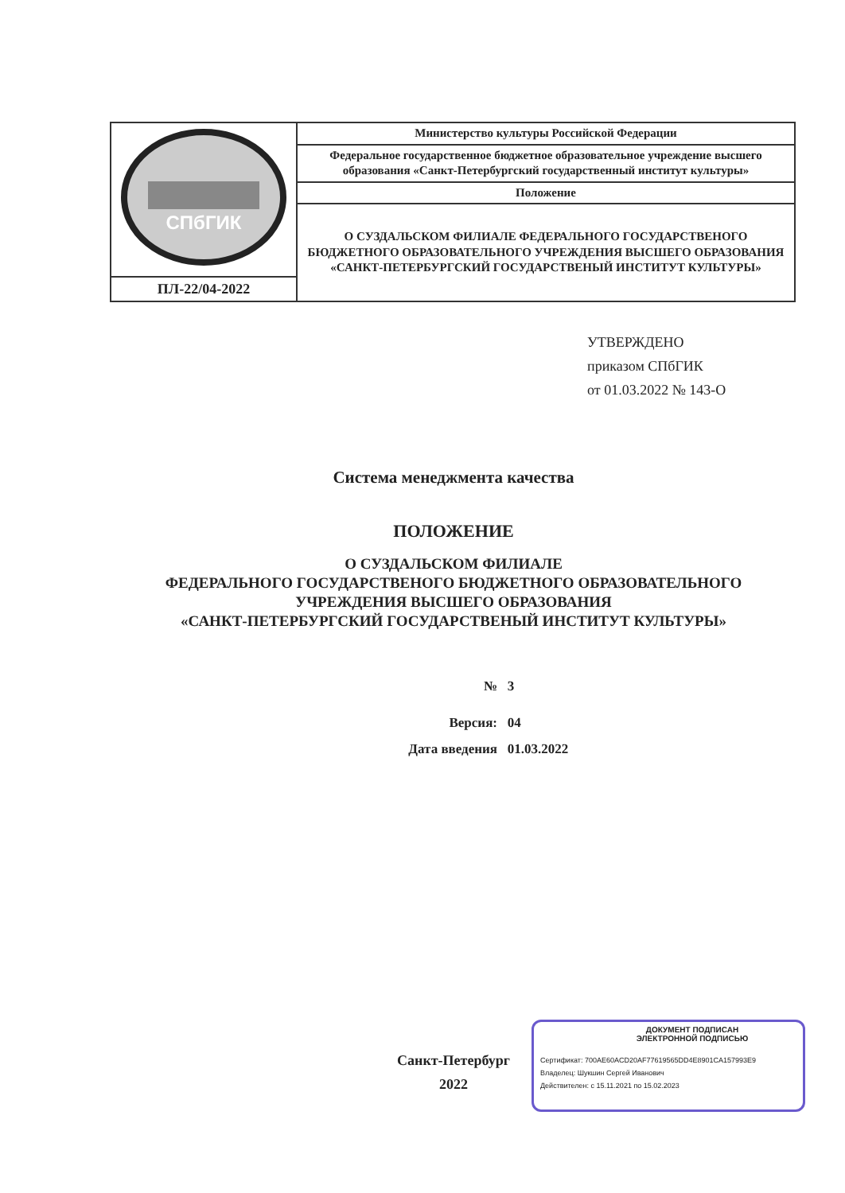| СПбГИК | Министерство культуры Российской Федерации |
| | Федеральное государственное бюджетное образовательное учреждение высшего образования «Санкт-Петербургский государственный институт культуры» |
| | Положение |
| | О СУЗДАЛЬСКОМ ФИЛИАЛЕ ФЕДЕРАЛЬНОГО ГОСУДАРСТВЕНОГО БЮДЖЕТНОГО ОБРАЗОВАТЕЛЬНОГО УЧРЕЖДЕНИЯ ВЫСШЕГО ОБРАЗОВАНИЯ «САНКТ-ПЕТЕРБУРГСКИЙ ГОСУДАРСТВЕНЫЙ ИНСТИТУТ КУЛЬТУРЫ» |
| ПЛ-22/04-2022 | |
УТВЕРЖДЕНО
приказом СПбГИК
от 01.03.2022 № 143-О
Система менеджмента качества
ПОЛОЖЕНИЕ
О СУЗДАЛЬСКОМ ФИЛИАЛЕ
ФЕДЕРАЛЬНОГО ГОСУДАРСТВЕНОГО БЮДЖЕТНОГО ОБРАЗОВАТЕЛЬНОГО
УЧРЕЖДЕНИЯ ВЫСШЕГО ОБРАЗОВАНИЯ
«САНКТ-ПЕТЕРБУРГСКИЙ ГОСУДАРСТВЕНЫЙ ИНСТИТУТ КУЛЬТУРЫ»
№ 3
Версия: 04
Дата введения 01.03.2022
Санкт-Петербург
2022
ДОКУМЕНТ ПОДПИСАН
ЭЛЕКТРОННОЙ ПОДПИСЬЮ
Сертификат: 700AE60ACD20AF77619565DD4E8901CA157993E9
Владелец: Шукшин Сергей Иванович
Действителен: с 15.11.2021 по 15.02.2023